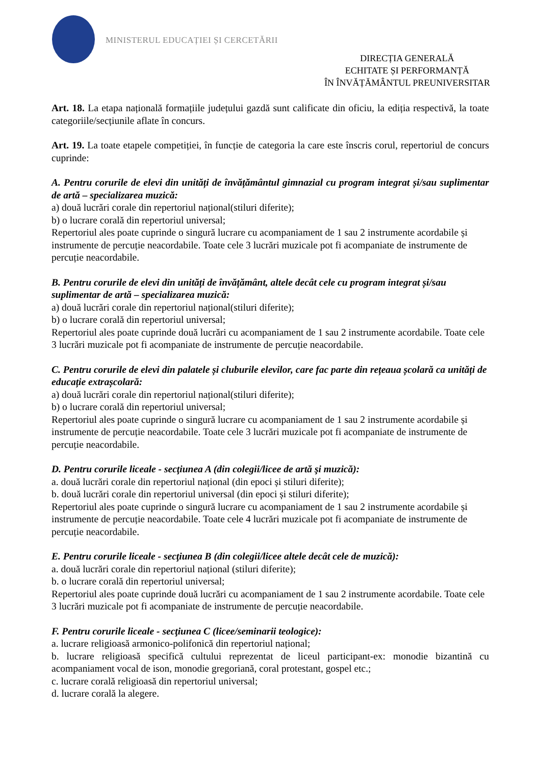MINISTERUL EDUCAȚIEI ȘI CERCETĂRII
DIRECȚIA GENERALĂ
ECHITATE ȘI PERFORMANȚĂ
ÎN ÎNVĂȚĂMÂNTUL PREUNIVERSITAR
Art. 18. La etapa națională formațiile județului gazdă sunt calificate din oficiu, la ediția respectivă, la toate categoriile/secțiunile aflate în concurs.
Art. 19. La toate etapele competiției, în funcție de categoria la care este înscris corul, repertoriul de concurs cuprinde:
A. Pentru corurile de elevi din unități de învățământul gimnazial cu program integrat și/sau suplimentar de artă – specializarea muzică:
a) două lucrări corale din repertoriul național(stiluri diferite);
b) o lucrare corală din repertoriul universal;
Repertoriul ales poate cuprinde o singură lucrare cu acompaniament de 1 sau 2 instrumente acordabile și instrumente de percuție neacordabile. Toate cele 3 lucrări muzicale pot fi acompaniate de instrumente de percuție neacordabile.
B. Pentru corurile de elevi din unități de învățământ, altele decât cele cu program integrat și/sau suplimentar de artă – specializarea muzică:
a) două lucrări corale din repertoriul național(stiluri diferite);
b) o lucrare corală din repertoriul universal;
Repertoriul ales poate cuprinde două lucrări cu acompaniament de 1 sau 2 instrumente acordabile. Toate cele 3 lucrări muzicale pot fi acompaniate de instrumente de percuție neacordabile.
C. Pentru corurile de elevi din palatele și cluburile elevilor, care fac parte din rețeaua școlară ca unități de educație extrașcolară:
a) două lucrări corale din repertoriul național(stiluri diferite);
b) o lucrare corală din repertoriul universal;
Repertoriul ales poate cuprinde o singură lucrare cu acompaniament de 1 sau 2 instrumente acordabile și instrumente de percuție neacordabile. Toate cele 3 lucrări muzicale pot fi acompaniate de instrumente de percuție neacordabile.
D. Pentru corurile liceale - secţiunea A (din colegii/licee de artă şi muzică):
a. două lucrări corale din repertoriul național (din epoci și stiluri diferite);
b. două lucrări corale din repertoriul universal (din epoci și stiluri diferite);
Repertoriul ales poate cuprinde o singură lucrare cu acompaniament de 1 sau 2 instrumente acordabile și instrumente de percuție neacordabile. Toate cele 4 lucrări muzicale pot fi acompaniate de instrumente de percuție neacordabile.
E. Pentru corurile liceale - secţiunea B (din colegii/licee altele decât cele de muzică):
a. două lucrări corale din repertoriul național (stiluri diferite);
b. o lucrare corală din repertoriul universal;
Repertoriul ales poate cuprinde două lucrări cu acompaniament de 1 sau 2 instrumente acordabile. Toate cele 3 lucrări muzicale pot fi acompaniate de instrumente de percuție neacordabile.
F. Pentru corurile liceale - secţiunea C (licee/seminarii teologice):
a. lucrare religioasă armonico-polifonică din repertoriul național;
b. lucrare religioasă specifică cultului reprezentat de liceul participant-ex: monodie bizantină cu acompaniament vocal de ison, monodie gregoriană, coral protestant, gospel etc.;
c. lucrare corală religioasă din repertoriul universal;
d. lucrare corală la alegere.